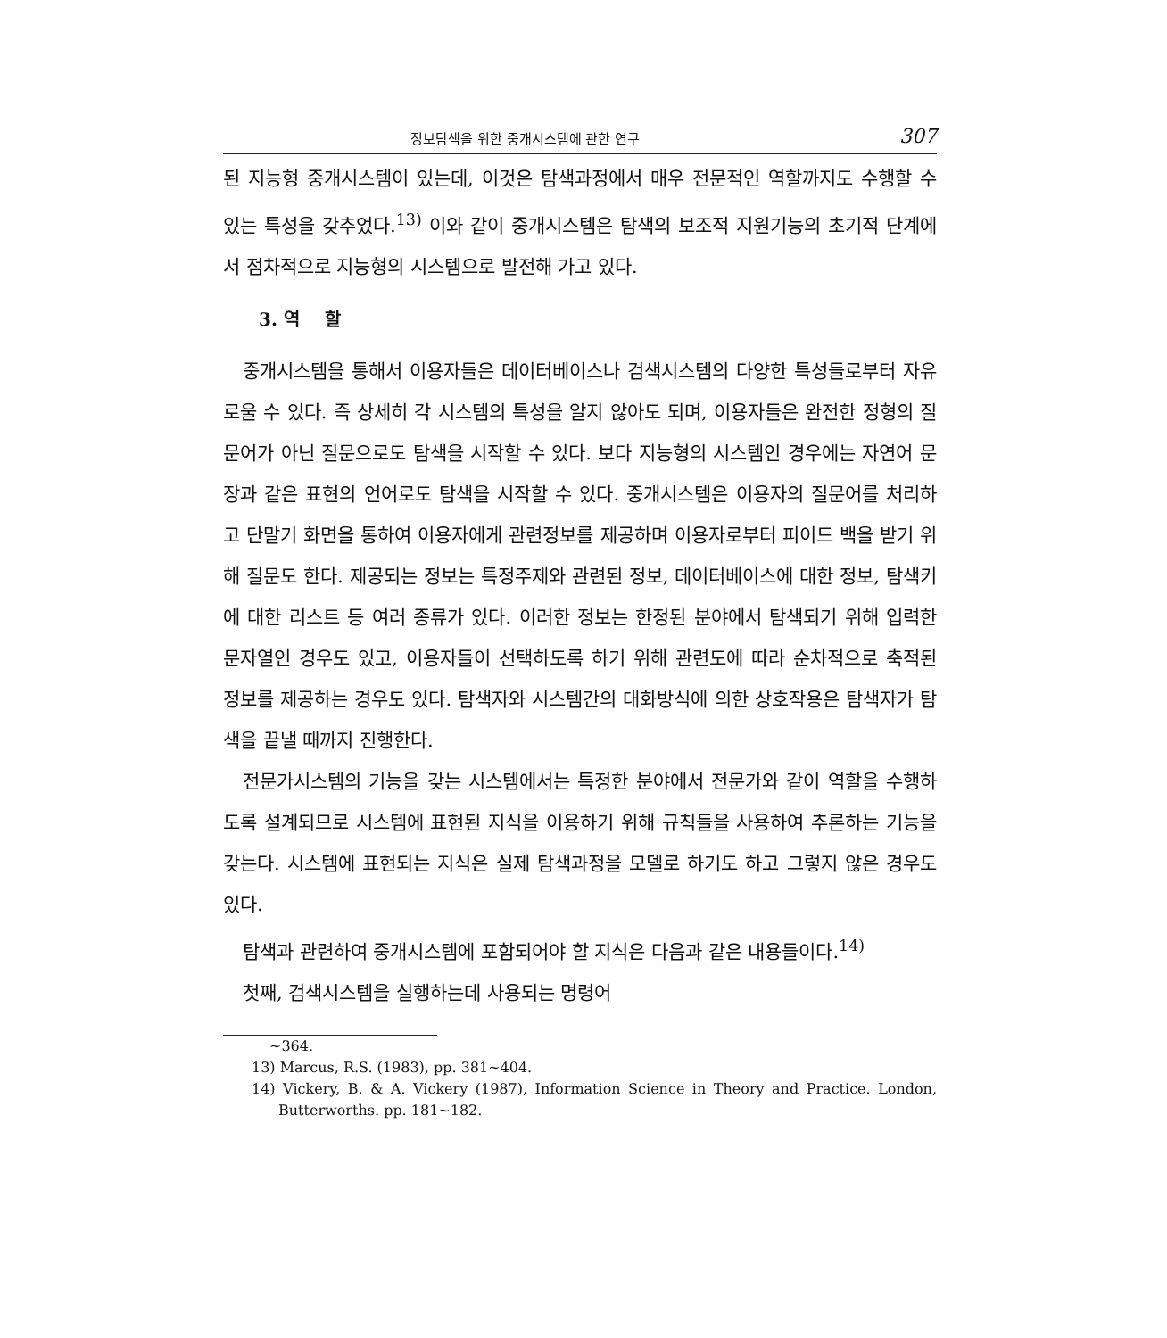정보탐색을 위한 중개시스템에 관한 연구 307
된 지능형 중개시스템이 있는데, 이것은 탐색과정에서 매우 전문적인 역할까지도 수행할 수 있는 특성을 갖추었다.<sup>13)</sup> 이와 같이 중개시스템은 탐색의 보조적 지원기능의 초기적 단계에서 점차적으로 지능형의 시스템으로 발전해 가고 있다.
3. 역 할
중개시스템을 통해서 이용자들은 데이터베이스나 검색시스템의 다양한 특성들로부터 자유로울 수 있다. 즉 상세히 각 시스템의 특성을 알지 않아도 되며, 이용자들은 완전한 정형의 질문어가 아닌 질문으로도 탐색을 시작할 수 있다. 보다 지능형의 시스템인 경우에는 자연어 문장과 같은 표현의 언어로도 탐색을 시작할 수 있다. 중개시스템은 이용자의 질문어를 처리하고 단말기 화면을 통하여 이용자에게 관련정보를 제공하며 이용자로부터 피이드 백을 받기 위해 질문도 한다. 제공되는 정보는 특정주제와 관련된 정보, 데이터베이스에 대한 정보, 탐색키에 대한 리스트 등 여러 종류가 있다. 이러한 정보는 한정된 분야에서 탐색되기 위해 입력한 문자열인 경우도 있고, 이용자들이 선택하도록 하기 위해 관련도에 따라 순차적으로 축적된 정보를 제공하는 경우도 있다. 탐색자와 시스템간의 대화방식에 의한 상호작용은 탐색자가 탐색을 끝낼 때까지 진행한다.
전문가시스템의 기능을 갖는 시스템에서는 특정한 분야에서 전문가와 같이 역할을 수행하도록 설계되므로 시스템에 표현된 지식을 이용하기 위해 규칙들을 사용하여 추론하는 기능을 갖는다. 시스템에 표현되는 지식은 실제 탐색과정을 모델로 하기도 하고 그렇지 않은 경우도 있다.
탐색과 관련하여 중개시스템에 포함되어야 할 지식은 다음과 같은 내용들이다.<sup>14)</sup>
첫째, 검색시스템을 실행하는데 사용되는 명령어
∼364.
13) Marcus, R.S. (1983), pp. 381∼404.
14) Vickery, B. & A. Vickery (1987), Information Science in Theory and Practice. London, Butterworths. pp. 181∼182.